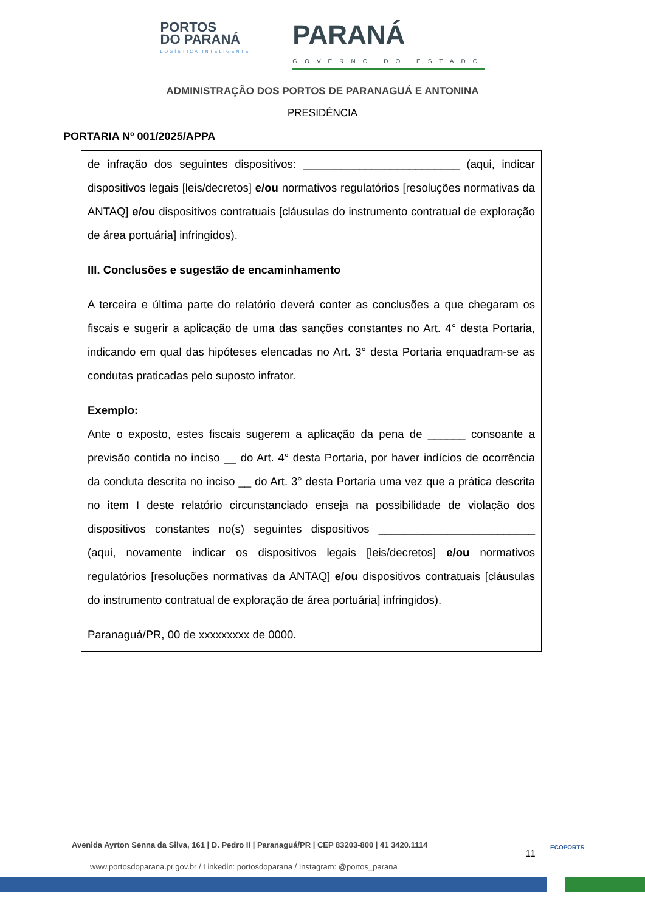PORTOS
DO PARANÁ
LOGÍSTICA INTELIGENTE
PARANÁ
GOVERNO DO ESTADO
ADMINISTRAÇÃO DOS PORTOS DE PARANAGUÁ E ANTONINA
PRESIDÊNCIA
PORTARIA Nº 001/2025/APPA
de infração dos seguintes dispositivos: _________________________ (aqui, indicar dispositivos legais [leis/decretos] e/ou normativos regulatórios [resoluções normativas da ANTAQ] e/ou dispositivos contratuais [cláusulas do instrumento contratual de exploração de área portuária] infringidos).
III. Conclusões e sugestão de encaminhamento
A terceira e última parte do relatório deverá conter as conclusões a que chegaram os fiscais e sugerir a aplicação de uma das sanções constantes no Art. 4° desta Portaria, indicando em qual das hipóteses elencadas no Art. 3° desta Portaria enquadram-se as condutas praticadas pelo suposto infrator.
Exemplo:
Ante o exposto, estes fiscais sugerem a aplicação da pena de ______ consoante a previsão contida no inciso __ do Art. 4° desta Portaria, por haver indícios de ocorrência da conduta descrita no inciso __ do Art. 3° desta Portaria uma vez que a prática descrita no item I deste relatório circunstanciado enseja na possibilidade de violação dos dispositivos constantes no(s) seguintes dispositivos _________________________ (aqui, novamente indicar os dispositivos legais [leis/decretos] e/ou normativos regulatórios [resoluções normativas da ANTAQ] e/ou dispositivos contratuais [cláusulas do instrumento contratual de exploração de área portuária] infringidos).
Paranaguá/PR, 00 de xxxxxxxxx de 0000.
Avenida Ayrton Senna da Silva, 161 | D. Pedro II | Paranaguá/PR | CEP 83203-800 | 41 3420.1114
11
ECOPORTS
www.portosdoparana.pr.gov.br / Linkedin: portosdoparana / Instagram: @portos_parana